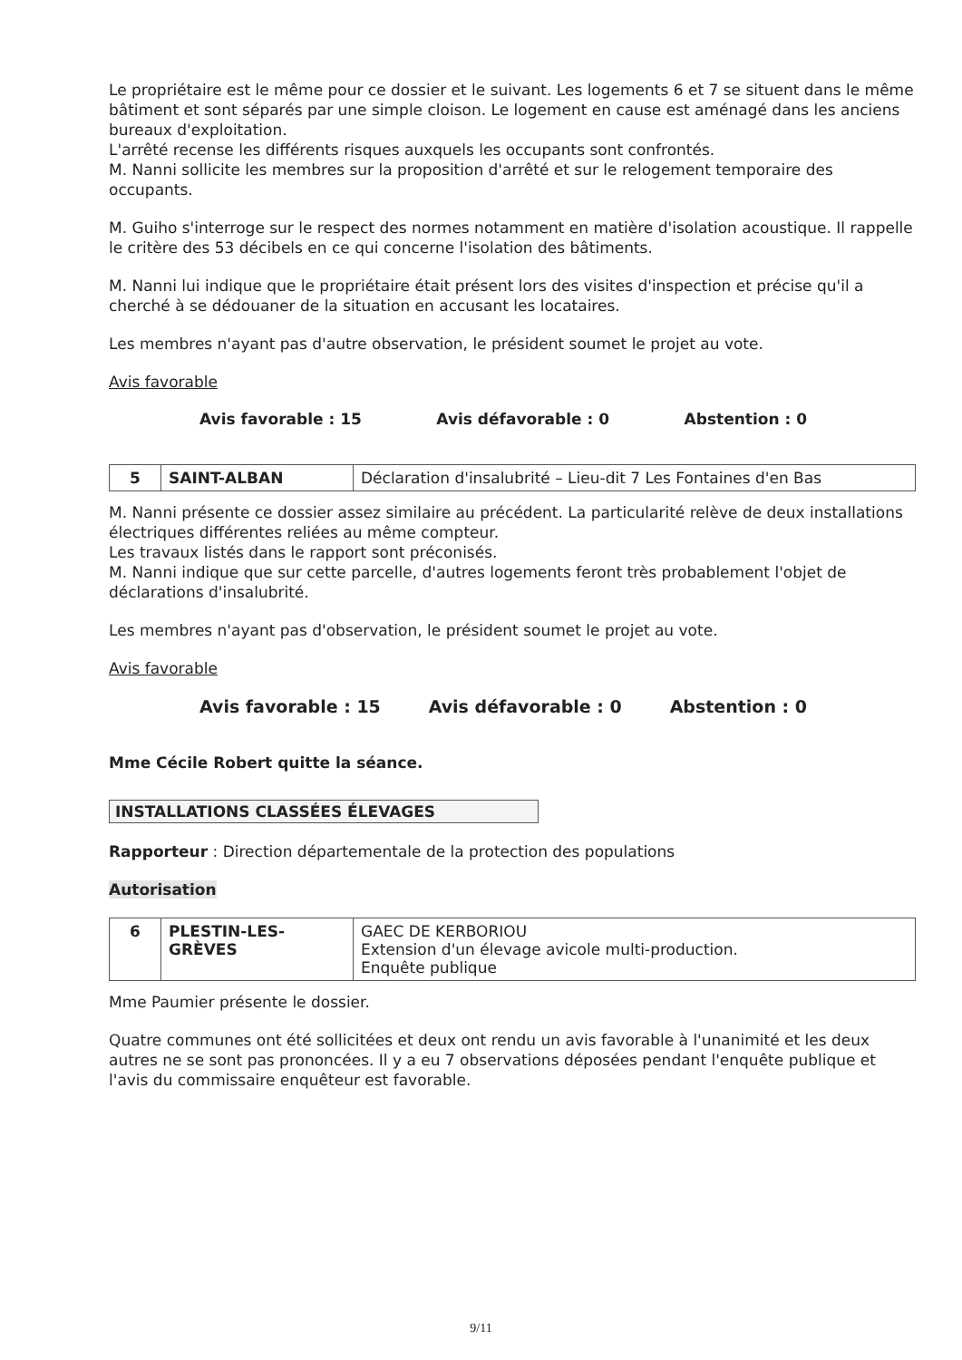Le propriétaire est le même pour ce dossier et le suivant. Les logements 6 et 7 se situent dans le même bâtiment et sont séparés par une simple cloison. Le logement en cause est aménagé dans les anciens bureaux d'exploitation.
L'arrêté recense les différents risques auxquels les occupants sont confrontés.
M. Nanni sollicite les membres sur la proposition d'arrêté et sur le relogement temporaire des occupants.
M. Guiho s'interroge sur le respect des normes notamment en matière d'isolation acoustique. Il rappelle le critère des 53 décibels en ce qui concerne l'isolation des bâtiments.
M. Nanni lui indique que le propriétaire était présent lors des visites d'inspection et précise qu'il a cherché à se dédouaner de la situation en accusant les locataires.
Les membres n'ayant pas d'autre observation, le président soumet le projet au vote.
Avis favorable
Avis favorable : 15 Avis défavorable : 0 Abstention : 0
| 5 | SAINT-ALBAN | Déclaration d'insalubrité – Lieu-dit 7 Les Fontaines d'en Bas |
M. Nanni présente ce dossier assez similaire au précédent. La particularité relève de deux installations électriques différentes reliées au même compteur.
Les travaux listés dans le rapport sont préconisés.
M. Nanni indique que sur cette parcelle, d'autres logements feront très probablement l'objet de déclarations d'insalubrité.
Les membres n'ayant pas d'observation, le président soumet le projet au vote.
Avis favorable
Avis favorable : 15 Avis défavorable : 0 Abstention : 0
Mme Cécile Robert quitte la séance.
INSTALLATIONS CLASSÉES ÉLEVAGES
Rapporteur : Direction départementale de la protection des populations
Autorisation
| 6 | PLESTIN-LES-GRÈVES | GAEC DE KERBORIOU Extension d'un élevage avicole multi-production. Enquête publique |
Mme Paumier présente le dossier.
Quatre communes ont été sollicitées et deux ont rendu un avis favorable à l'unanimité et les deux autres ne se sont pas prononcées. Il y a eu 7 observations déposées pendant l'enquête publique et l'avis du commissaire enquêteur est favorable.
9/11